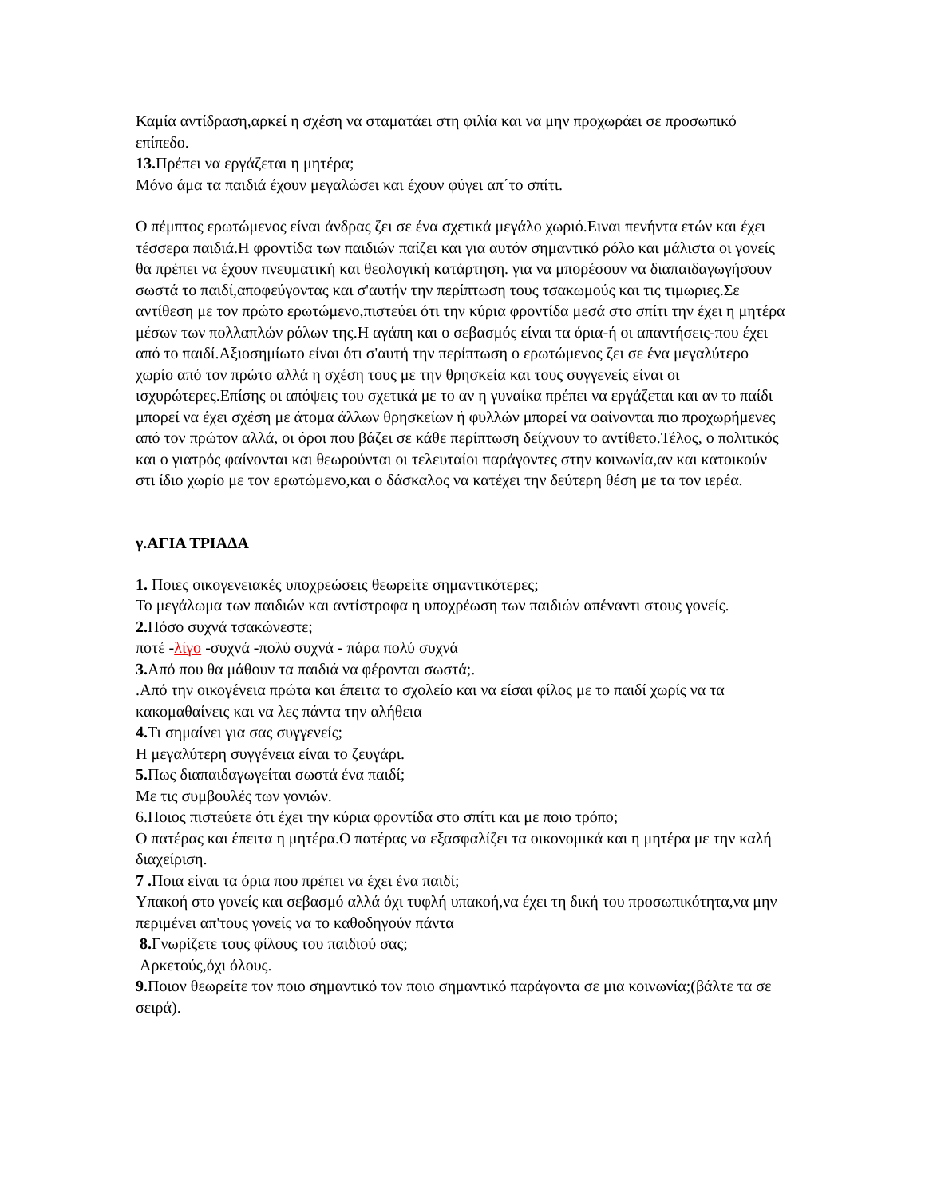Καμία αντίδραση,αρκεί η σχέση να σταματάει στη φιλία και να μην προχωράει σε προσωπικό επίπεδο.
13. Πρέπει να εργάζεται η μητέρα;
Μόνο άμα τα παιδιά έχουν μεγαλώσει και έχουν φύγει απ΄το σπίτι.
Ο πέμπτος ερωτώμενος είναι άνδρας ζει σε ένα σχετικά μεγάλο χωριό.Ειναι πενήντα ετών και έχει τέσσερα παιδιά.Η φροντίδα των παιδιών παίζει και για αυτόν σημαντικό ρόλο και μάλιστα οι γονείς θα πρέπει να έχουν πνευματική και θεολογική κατάρτηση. για να μπορέσουν να διαπαιδαγωγήσουν σωστά το παιδί,αποφεύγοντας και σ'αυτήν την περίπτωση τους τσακωμούς και τις τιμωριες.Σε αντίθεση με τον πρώτο ερωτώμενο,πιστεύει ότι την κύρια φροντίδα μεσά στο σπίτι την έχει η μητέρα μέσων των πολλαπλών ρόλων της.Η αγάπη και ο σεβασμός είναι τα όρια-ή οι απαντήσεις-που έχει από το παιδί.Αξιοσημίωτο είναι ότι σ'αυτή την περίπτωση ο ερωτώμενος ζει σε ένα μεγαλύτερο χωρίο από τον πρώτο αλλά η σχέση τους με την θρησκεία και τους συγγενείς είναι οι ισχυρώτερες.Επίσης οι απόψεις του σχετικά με το αν η γυναίκα πρέπει να εργάζεται και αν το παίδι μπορεί να έχει σχέση με άτομα άλλων θρησκείων ή φυλλών μπορεί να φαίνονται πιο προχωρήμενες από τον πρώτον αλλά, οι όροι που βάζει σε κάθε περίπτωση δείχνουν το αντίθετο.Τέλος, ο πολιτικός και ο γιατρός φαίνονται και θεωρούνται οι τελευταίοι παράγοντες στην κοινωνία,αν και κατοικούν στι ίδιο χωρίο με τον ερωτώμενο,και ο δάσκαλος να κατέχει την δεύτερη θέση με τα τον ιερέα.
γ.ΑΓΙΑ ΤΡΙΑΔΑ
1. Ποιες οικογενειακές υποχρεώσεις θεωρείτε σημαντικότερες;
Το μεγάλωμα των παιδιών και αντίστροφα η υποχρέωση των παιδιών απέναντι στους γονείς.
2. Πόσο συχνά τσακώνεστε;
ποτέ -λίγο -συχνά -πολύ συχνά - πάρα πολύ συχνά
3. Από που θα μάθουν τα παιδιά να φέρονται σωστά;.
.Από την οικογένεια πρώτα και έπειτα το σχολείο και να είσαι φίλος με το παιδί χωρίς να τα κακομαθαίνεις και να λες πάντα την αλήθεια
4. Τι σημαίνει για σας συγγενείς;
Η μεγαλύτερη συγγένεια είναι το ζευγάρι.
5. Πως διαπαιδαγωγείται σωστά ένα παιδί;
Με τις συμβουλές των γονιών.
6.Ποιος πιστεύετε ότι έχει την κύρια φροντίδα στο σπίτι και με ποιο τρόπο;
Ο πατέρας και έπειτα η μητέρα.Ο πατέρας να εξασφαλίζει τα οικονομικά και η μητέρα με την καλή διαχείριση.
7 . Ποια είναι τα όρια που πρέπει να έχει ένα παιδί;
Υπακοή στο γονείς και σεβασμό αλλά όχι τυφλή υπακοή,να έχει τη δική του προσωπικότητα,να μην περιμένει απ'τους γονείς να το καθοδηγούν πάντα
8. Γνωρίζετε τους φίλους του παιδιού σας;
Αρκετούς,όχι όλους.
9. Ποιον θεωρείτε τον ποιο σημαντικό τον ποιο σημαντικό παράγοντα σε μια κοινωνία;(βάλτε τα σε σειρά).